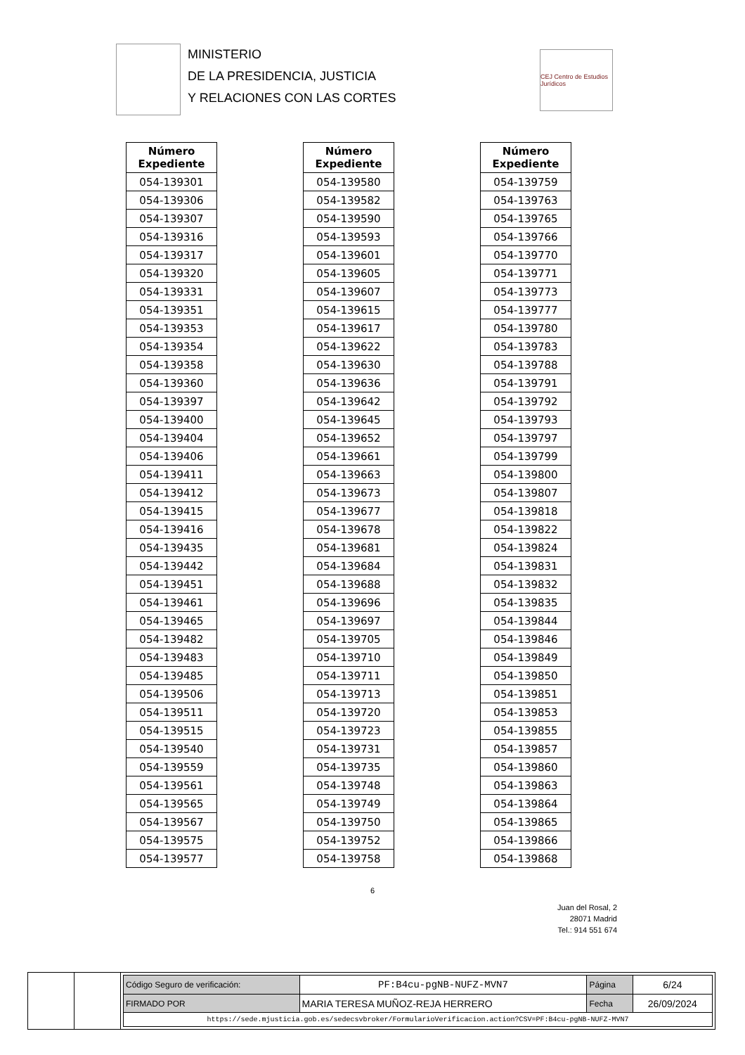MINISTERIO
DE LA PRESIDENCIA, JUSTICIA
Y RELACIONES CON LAS CORTES
CEJ Centro de Estudios Jurídicos
| Número Expediente |
| --- |
| 054-139301 |
| 054-139306 |
| 054-139307 |
| 054-139316 |
| 054-139317 |
| 054-139320 |
| 054-139331 |
| 054-139351 |
| 054-139353 |
| 054-139354 |
| 054-139358 |
| 054-139360 |
| 054-139397 |
| 054-139400 |
| 054-139404 |
| 054-139406 |
| 054-139411 |
| 054-139412 |
| 054-139415 |
| 054-139416 |
| 054-139435 |
| 054-139442 |
| 054-139451 |
| 054-139461 |
| 054-139465 |
| 054-139482 |
| 054-139483 |
| 054-139485 |
| 054-139506 |
| 054-139511 |
| 054-139515 |
| 054-139540 |
| 054-139559 |
| 054-139561 |
| 054-139565 |
| 054-139567 |
| 054-139575 |
| 054-139577 |
| Número Expediente |
| --- |
| 054-139580 |
| 054-139582 |
| 054-139590 |
| 054-139593 |
| 054-139601 |
| 054-139605 |
| 054-139607 |
| 054-139615 |
| 054-139617 |
| 054-139622 |
| 054-139630 |
| 054-139636 |
| 054-139642 |
| 054-139645 |
| 054-139652 |
| 054-139661 |
| 054-139663 |
| 054-139673 |
| 054-139677 |
| 054-139678 |
| 054-139681 |
| 054-139684 |
| 054-139688 |
| 054-139696 |
| 054-139697 |
| 054-139705 |
| 054-139710 |
| 054-139711 |
| 054-139713 |
| 054-139720 |
| 054-139723 |
| 054-139731 |
| 054-139735 |
| 054-139748 |
| 054-139749 |
| 054-139750 |
| 054-139752 |
| 054-139758 |
| Número Expediente |
| --- |
| 054-139759 |
| 054-139763 |
| 054-139765 |
| 054-139766 |
| 054-139770 |
| 054-139771 |
| 054-139773 |
| 054-139777 |
| 054-139780 |
| 054-139783 |
| 054-139788 |
| 054-139791 |
| 054-139792 |
| 054-139793 |
| 054-139797 |
| 054-139799 |
| 054-139800 |
| 054-139807 |
| 054-139818 |
| 054-139822 |
| 054-139824 |
| 054-139831 |
| 054-139832 |
| 054-139835 |
| 054-139844 |
| 054-139846 |
| 054-139849 |
| 054-139850 |
| 054-139851 |
| 054-139853 |
| 054-139855 |
| 054-139857 |
| 054-139860 |
| 054-139863 |
| 054-139864 |
| 054-139865 |
| 054-139866 |
| 054-139868 |
6
Juan del Rosal, 2
28071 Madrid
Tel.: 914 551 674
| Código Seguro de verificación: | PF:B4cu-pgNB-NUFZ-MVN7 | Página | 6/24 |
| FIRMADO POR | MARIA TERESA MUÑOZ-REJA HERRERO | Fecha | 26/09/2024 |
| https://sede.mjusticia.gob.es/sedecsvbroker/FormularioVerificacion.action?CSV=PF:B4cu-pgNB-NUFZ-MVN7 | | | |